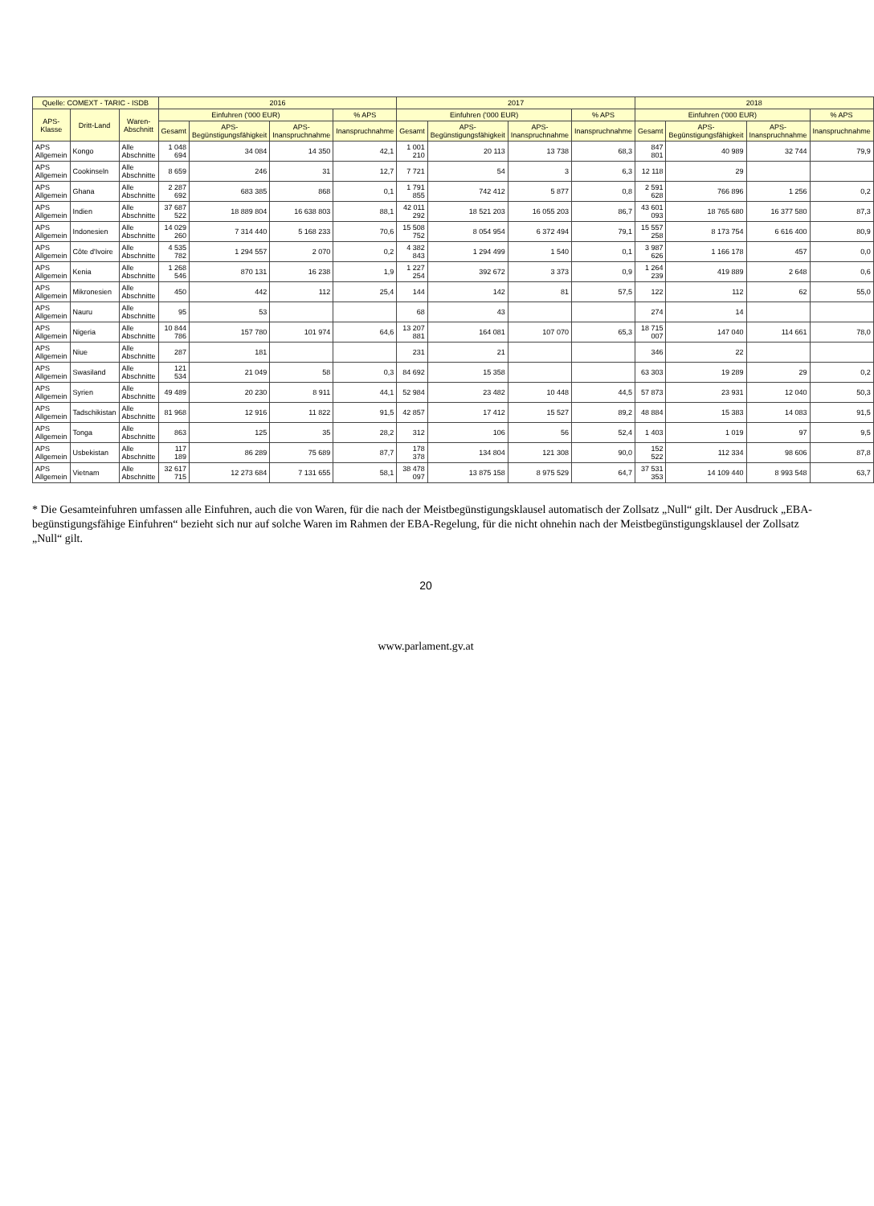| Quelle: COMEXT - TARIC - ISDB | | | 2016 | | | | 2017 | | | | 2018 | | | |
| --- | --- | --- | --- | --- | --- | --- | --- | --- | --- | --- | --- | --- | --- | --- |
| APS-Klasse | Dritt-Land | Waren-Abschnitt | Einfuhren ('000 EUR) | | | % APS | Einfuhren ('000 EUR) | | | % APS | Einfuhren ('000 EUR) | | | % APS |
| | | | Gesamt | APS-Begünstigungsfähigkeit | APS-Inanspruchnahme | Inanspruchnahme | Gesamt | APS-Begünstigungsfähigkeit | APS-Inanspruchnahme | Inanspruchnahme | Gesamt | APS-Begünstigungsfähigkeit | APS-Inanspruchnahme | Inanspruchnahme |
| APS Allgemein | Kongo | Alle Abschnitte | 1 048 694 | 34 084 | 14 350 | 42,1 | 1 001 210 | 20 113 | 13 738 | 68,3 | 847 801 | 40 989 | 32 744 | 79,9 |
| APS Allgemein | Cookinseln | Alle Abschnitte | 8 659 | 246 | 31 | 12,7 | 7 721 | 54 | 3 | 6,3 | 12 118 | 29 | | |
| APS Allgemein | Ghana | Alle Abschnitte | 2 287 692 | 683 385 | 868 | 0,1 | 1 791 855 | 742 412 | 5 877 | 0,8 | 2 591 628 | 766 896 | 1 256 | 0,2 |
| APS Allgemein | Indien | Alle Abschnitte | 37 687 522 | 18 889 804 | 16 638 803 | 88,1 | 42 011 292 | 18 521 203 | 16 055 203 | 86,7 | 43 601 093 | 18 765 680 | 16 377 580 | 87,3 |
| APS Allgemein | Indonesien | Alle Abschnitte | 14 029 260 | 7 314 440 | 5 168 233 | 70,6 | 15 508 752 | 8 054 954 | 6 372 494 | 79,1 | 15 557 258 | 8 173 754 | 6 616 400 | 80,9 |
| APS Allgemein | Côte d'Ivoire | Alle Abschnitte | 4 535 782 | 1 294 557 | 2 070 | 0,2 | 4 382 843 | 1 294 499 | 1 540 | 0,1 | 3 987 626 | 1 166 178 | 457 | 0,0 |
| APS Allgemein | Kenia | Alle Abschnitte | 1 268 546 | 870 131 | 16 238 | 1,9 | 1 227 254 | 392 672 | 3 373 | 0,9 | 1 264 239 | 419 889 | 2 648 | 0,6 |
| APS Allgemein | Mikronesien | Alle Abschnitte | 450 | 442 | 112 | 25,4 | 144 | 142 | 81 | 57,5 | 122 | 112 | 62 | 55,0 |
| APS Allgemein | Nauru | Alle Abschnitte | 95 | 53 | | | 68 | 43 | | | 274 | 14 | | |
| APS Allgemein | Nigeria | Alle Abschnitte | 10 844 786 | 157 780 | 101 974 | 64,6 | 13 207 881 | 164 081 | 107 070 | 65,3 | 18 715 007 | 147 040 | 114 661 | 78,0 |
| APS Allgemein | Niue | Alle Abschnitte | 287 | 181 | | | 231 | 21 | | | 346 | 22 | | |
| APS Allgemein | Swasiland | Alle Abschnitte | 121 534 | 21 049 | 58 | 0,3 | 84 692 | 15 358 | | | 63 303 | 19 289 | 29 | 0,2 |
| APS Allgemein | Syrien | Alle Abschnitte | 49 489 | 20 230 | 8 911 | 44,1 | 52 984 | 23 482 | 10 448 | 44,5 | 57 873 | 23 931 | 12 040 | 50,3 |
| APS Allgemein | Tadschikistan | Alle Abschnitte | 81 968 | 12 916 | 11 822 | 91,5 | 42 857 | 17 412 | 15 527 | 89,2 | 48 884 | 15 383 | 14 083 | 91,5 |
| APS Allgemein | Tonga | Alle Abschnitte | 863 | 125 | 35 | 28,2 | 312 | 106 | 56 | 52,4 | 1 403 | 1 019 | 97 | 9,5 |
| APS Allgemein | Usbekistan | Alle Abschnitte | 117 189 | 86 289 | 75 689 | 87,7 | 178 378 | 134 804 | 121 308 | 90,0 | 152 522 | 112 334 | 98 606 | 87,8 |
| APS Allgemein | Vietnam | Alle Abschnitte | 32 617 715 | 12 273 684 | 7 131 655 | 58,1 | 38 478 097 | 13 875 158 | 8 975 529 | 64,7 | 37 531 353 | 14 109 440 | 8 993 548 | 63,7 |
* Die Gesamteinfuhren umfassen alle Einfuhren, auch die von Waren, für die nach der Meistbegünstigungsklausel automatisch der Zollsatz „Null“ gilt. Der Ausdruck „EBA-begünstigungsfähige Einfuhren“ bezieht sich nur auf solche Waren im Rahmen der EBA-Regelung, für die nicht ohnehin nach der Meistbegünstigungsklausel der Zollsatz „Null“ gilt.
20
www.parlament.gv.at